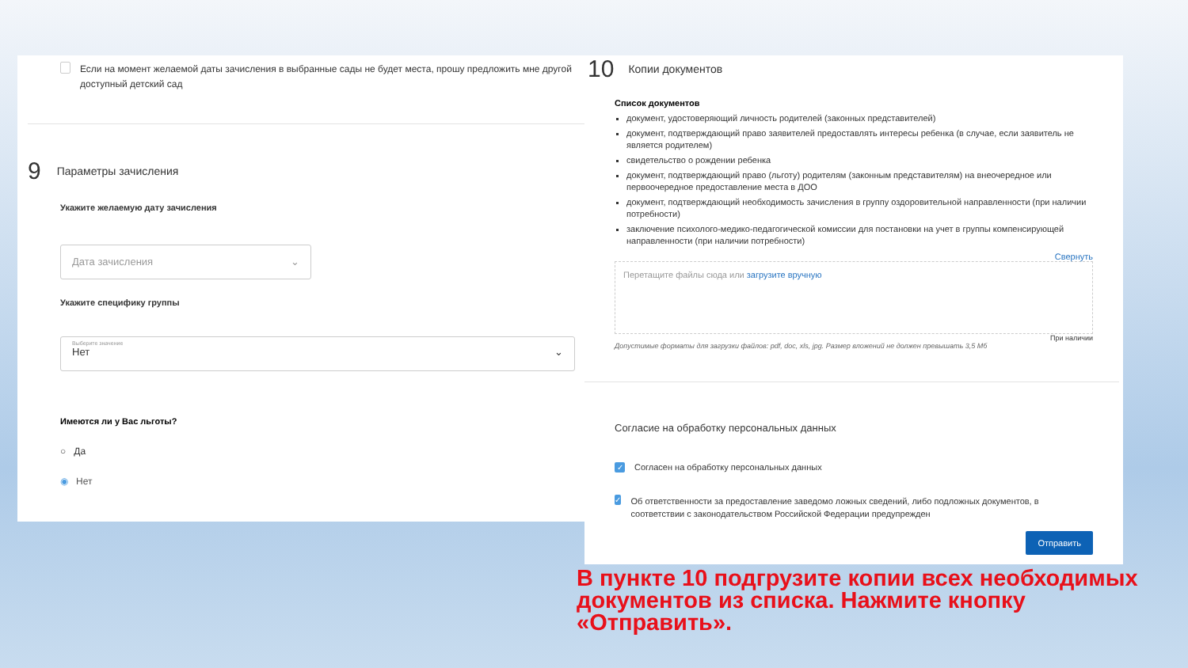Если на момент желаемой даты зачисления в выбранные сады не будет места, прошу предложить мне другой доступный детский сад
9
Параметры зачисления
Укажите желаемую дату зачисления
Дата зачисления ⌄
Укажите специфику группы
Выберите значение
Нет ⌄
Имеются ли у Вас льготы?
○ Да
◉ Нет
10
Копии документов
Список документов
документ, удостоверяющий личность родителей (законных представителей)
документ, подтверждающий право заявителей предоставлять интересы ребенка (в случае, если заявитель не является родителем)
свидетельство о рождении ребенка
документ, подтверждающий право (льготу) родителям (законным представителям) на внеочередное или первоочередное предоставление места в ДОО
документ, подтверждающий необходимость зачисления в группу оздоровительной направленности (при наличии потребности)
заключение психолого-медико-педагогической комиссии для постановки на учет в группы компенсирующей направленности (при наличии потребности)
Свернуть
Перетащите файлы сюда или загрузите вручную
При наличии
Допустимые форматы для загрузки файлов: pdf, doc, xls, jpg. Размер вложений не должен превышать 3,5 Мб
Согласие на обработку персональных данных
✓ Согласен на обработку персональных данных
✓ Об ответственности за предоставление заведомо ложных сведений, либо подложных документов, в соответствии с законодательством Российской Федерации предупрежден
Отправить
В пункте 10 подгрузите копии всех необходимых документов из списка. Нажмите кнопку «Отправить».